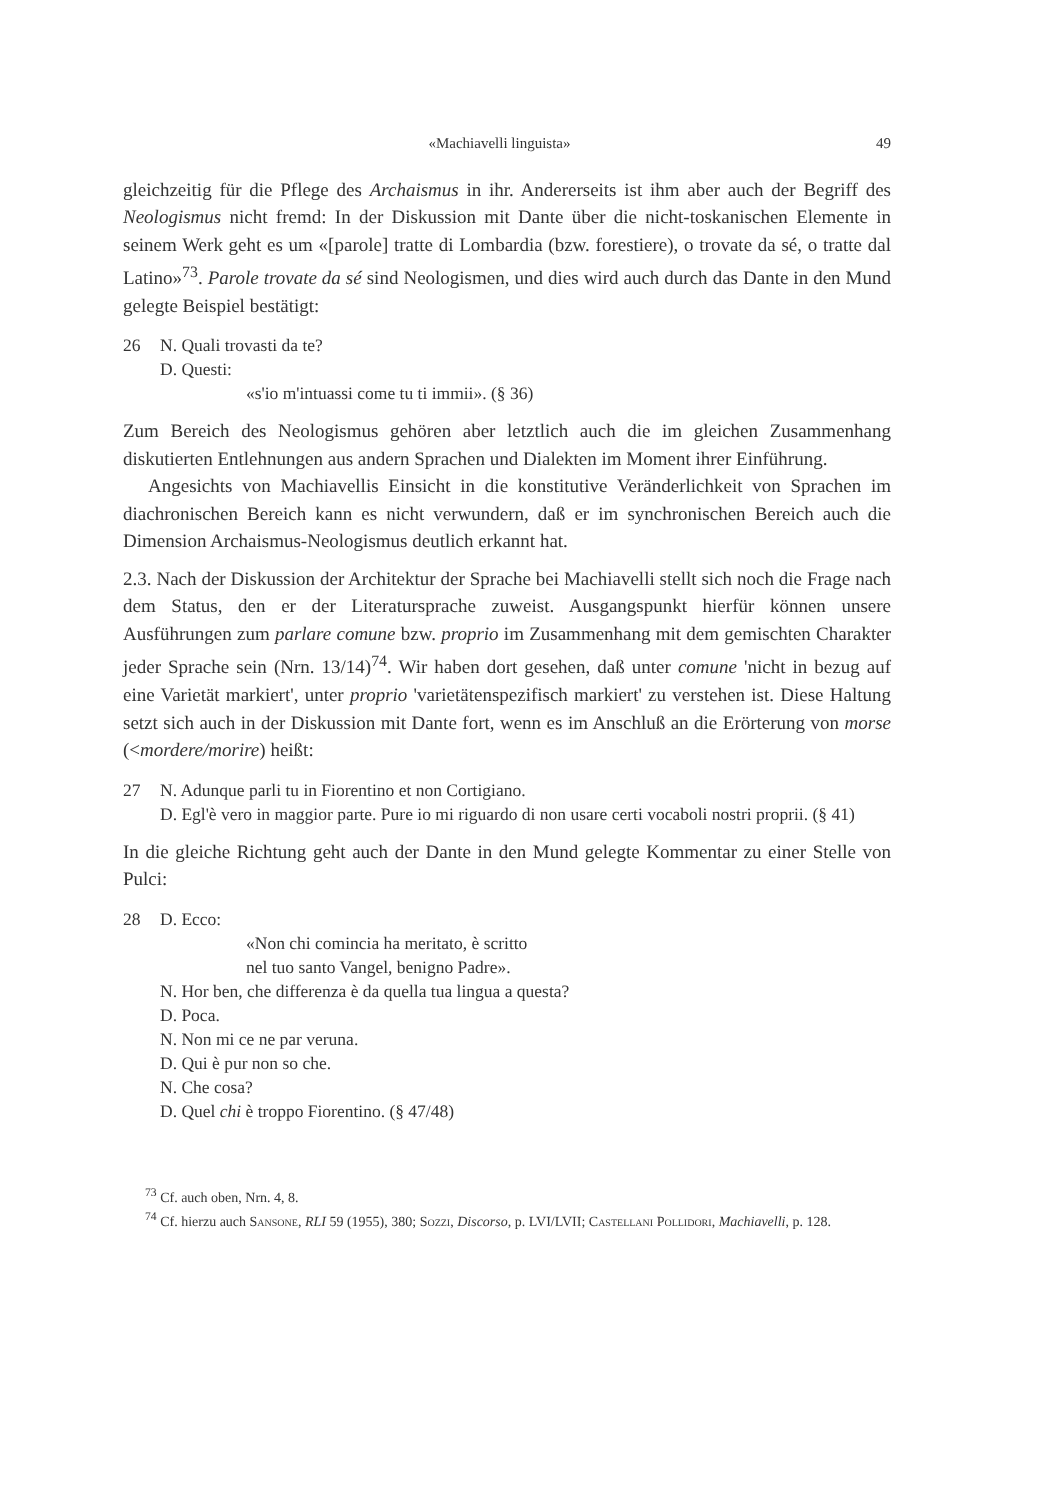«Machiavelli linguista» 49
gleichzeitig für die Pflege des Archaismus in ihr. Andererseits ist ihm aber auch der Begriff des Neologismus nicht fremd: In der Diskussion mit Dante über die nicht-toskanischen Elemente in seinem Werk geht es um «[parole] tratte di Lombardia (bzw. forestiere), o trovate da sé, o tratte dal Latino»<sup>73</sup>. Parole trovate da sé sind Neologismen, und dies wird auch durch das Dante in den Mund gelegte Beispiel bestätigt:
26 N. Quali trovasti da te?
D. Questi:
«s'io m'intuassi come tu ti immii». (§ 36)
Zum Bereich des Neologismus gehören aber letztlich auch die im gleichen Zusammenhang diskutierten Entlehnungen aus andern Sprachen und Dialekten im Moment ihrer Einführung.
Angesichts von Machiavellis Einsicht in die konstitutive Veränderlichkeit von Sprachen im diachronischen Bereich kann es nicht verwundern, daß er im synchronischen Bereich auch die Dimension Archaismus-Neologismus deutlich erkannt hat.
2.3. Nach der Diskussion der Architektur der Sprache bei Machiavelli stellt sich noch die Frage nach dem Status, den er der Literatursprache zuweist. Ausgangspunkt hierfür können unsere Ausführungen zum parlare comune bzw. proprio im Zusammenhang mit dem gemischten Charakter jeder Sprache sein (Nrn. 13/14)<sup>74</sup>. Wir haben dort gesehen, daß unter comune 'nicht in bezug auf eine Varietät markiert', unter proprio 'varietätenspezifisch markiert' zu verstehen ist. Diese Haltung setzt sich auch in der Diskussion mit Dante fort, wenn es im Anschluß an die Erörterung von morse (<mordere/morire) heißt:
27 N. Adunque parli tu in Fiorentino et non Cortigiano.
D. Egl'è vero in maggior parte. Pure io mi riguardo di non usare certi vocaboli nostri proprii. (§ 41)
In die gleiche Richtung geht auch der Dante in den Mund gelegte Kommentar zu einer Stelle von Pulci:
28 D. Ecco:
«Non chi comincia ha meritato, è scritto
nel tuo santo Vangel, benigno Padre».
N. Hor ben, che differenza è da quella tua lingua a questa?
D. Poca.
N. Non mi ce ne par veruna.
D. Qui è pur non so che.
N. Che cosa?
D. Quel chi è troppo Fiorentino. (§ 47/48)
<sup>73</sup> Cf. auch oben, Nrn. 4, 8.
<sup>74</sup> Cf. hierzu auch Sansone, RLI 59 (1955), 380; Sozzi, Discorso, p. LVI/LVII; Castellani Pollidori, Machiavelli, p. 128.